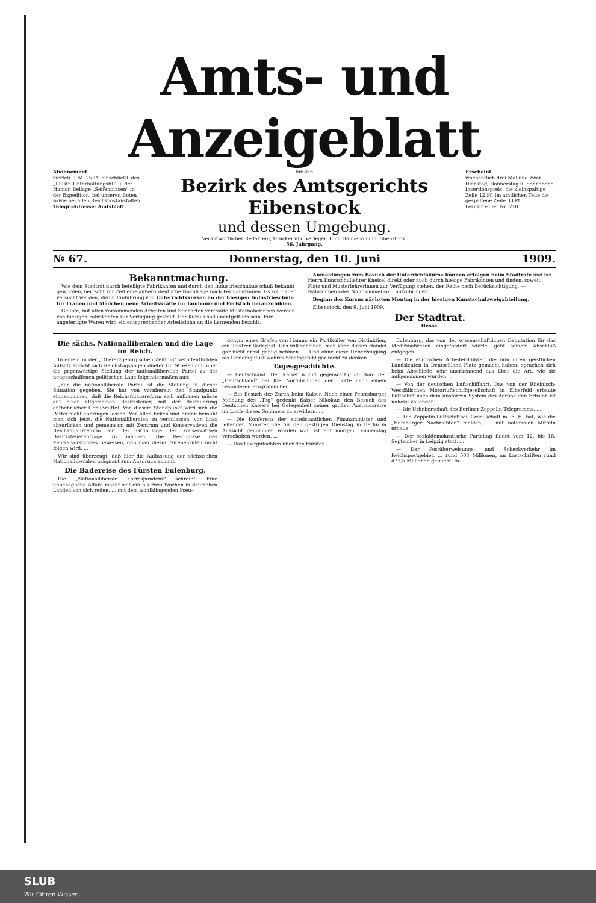Amts- und Anzeigeblatt
Abonnement
vierteli. 1 M. 25 Pf. einschließl. des „Illustr. Unterhaltungsbl." u. der Humor. Beilage „Seifenblasen" in der Expedition, bei unseren Boten sowie bei allen Reichspostanstalten.
Telegr.-Adresse: Amtsblatt.
für den
Bezirk des Amtsgerichts Eibenstock
und dessen Umgebung.
Verantwortlicher Redakteur, Drucker und Verleger: Emil Hannebohn in Eibenstock.
Erscheint
wöchentlich drei Mal und zwar Dienstag, Donnerstag u. Sonnabend. Insertionspreis: die kleinspaltige Zeile 12 Pf. Im amtlichen Teile die gespaltene Zeile 30 Pf.
Fernsprecher Nr. 210.
56. Jahrgang.
№ 67. Donnerstag, den 10. Juni 1909.
Bekanntmachung.
Wie dem Stadtrat durch beteiligte Fabrikanten und durch den Industrieschulausschuß bekannt geworden, herrscht zur Zeit eine außerordentliche Nachfrage nach Perlnäherinnen. Es soll daher versucht werden, durch Einführung von Unterrichtskursen an der hiesigen Industrieschule für Frauen und Mädchen neue Arbeitskräfte im Tambour- und Perlstich heranzubilden.
Geübte, mit allen vorkommenden Arbeiten und Sticharten vertraute Musternäherinnen werden von hiesigen Fabrikanten zur Verfügung gestellt. Der Kursus soll unentgeltlich sein. Für angefertigte Waren wird ein entsprechender Arbeitslohn an die Lernenden bezahlt.
Anmeldungen zum Besuch der Unterrichtskurse können erfolgen beim Stadtrate und bei Herrn Kunstschullehrer Kneisel direkt oder auch durch hiesige Fabrikanten und finden, soweit Platz und Musterlehrerinnen zur Verfügung stehen, der Reihe nach Berücksichtigung. — Nährahmen oder Nähtrommel sind mitzubringen.
Beginn des Kursus nächsten Montag in der hiesigen Kunstschulzweigabteilung.
Eibenstock, den 9. Juni 1909.
Der Stadtrat.
Hesse.
Die sächs. Nationalliberalen und die Lage im Reich.
In einem in der „Obererzgebirgischen Zeitung" veröffentlichten Aufsatz spricht sich Reichstagsabgeordneter Dr. Stresemann über die gegenwärtige Stellung der nationalliberalen Partei zu der neugeschaffenen politischen Lage folgendermaßen aus:
„Für die nationalliberale Partei ist die Stellung in dieser Situation gegeben. Sie hat von vornherein den Standpunkt eingenommen, daß die Reichsfinanzreform sich aufbauen müsse auf einer allgemeinen Besitzsteuer, mit der Besteuerung entbehrlicher Genußmittel. Von diesem Standpunkt wird sich die Partei nicht abbringen lassen. Von allen Ecken und Enden bemüht man sich jetzt, die Nationalliberalen zu veranlassen, von links abzurücken und gemeinsam mit Zentrum und Konservativen die Reichsfinanzreform auf der Grundlage der konservativen Besitzsteueranträge zu machen. Die Beschlüsse des Zentralvorstandes beweisen, daß man diesen Sirenenrufen nicht folgen wird. ...
Wir sind überzeugt, daß hier die Auffassung der sächsischen Nationalliberalen prägnant zum Ausdruck kommt.
Die Badereise des Fürsten Eulenburg.
Die „Nationalliberale Korrespondenz" schreibt: Eine unbehagliche Affäre macht seit ein bis zwei Wochen in deutschen Landen von sich reden. ... mit dem wohlklingenden Pseu-
donym eines Grafen von Hamm: ein Partikulier von Distinktion, ein illustrer Badegast. Uns will scheinen: man kann diesen Handel gar nicht ernst genug nehmen. ... Und ohne diese Ueberzeugung als Gemeingut ist wahres Staatsgefühl gar nicht zu denken.
Tagesgeschichte.
— Deutschland. Der Kaiser wohnt gegenwärtig an Bord der „Deutschland" bei Kiel Vorführungen der Flotte nach einem besonderen Programm bei.
— Ein Besuch des Zaren beim Kaiser. Nach einer Petersburger Meldung des „Tag" gedenkt Kaiser Nikolaus den Besuch des Deutschen Kaisers bei Gelegenheit seiner großen Auslandsreise im Laufe dieses Sommers zu erwidern. ...
— Die Konferenz der einzelstaatlichen Finanzminister und leitenden Minister, die für den gestrigen Dienstag in Berlin in Aussicht genommen worden war, ist auf morgen Donnerstag verschoben worden. ...
— Das Obergutachten über den Fürsten
Eulenburg, das von der wissenschaftlichen Deputation für das Medizinalwesen eingefordert wurde, geht seinem Abschluß entgegen. ...
— Die englischen Arbeiter-Führer, die nun ihren geistlichen Landsleuten in Deutschland Platz gemacht haben, sprachen sich beim Abschiede sehr anerkennend aus über die Art, wie sie aufgenommen wurden. ...
— Von der deutschen Luftschiffahrt. Das von der Rheinisch-Westfälischen Motorluftschiffgesellschaft in Elberfeld erbaute Luftschiff nach dem unstarren System des Aeronauten Erbslöh ist nahezu vollendet. ...
— Die Urheberschaft des Berliner Zeppelin-Telegramms. ...
— Die Zeppelin-Luftschiffbau-Gesellschaft m. b. H. hat, wie die „Hamburger Nachrichten" melden, ... mit nationalen Mitteln erbaue.
— Der sozialdemokratische Parteitag findet vom 12. bis 18. September in Leipzig statt. ...
— Der Postüberweisungs- und Scheckverkehr im Reichspostgebiet. ... rund 508 Millionen, an Lastschriften rund 477,5 Millionen gebucht. In-
SLUB
Wir führen Wissen.